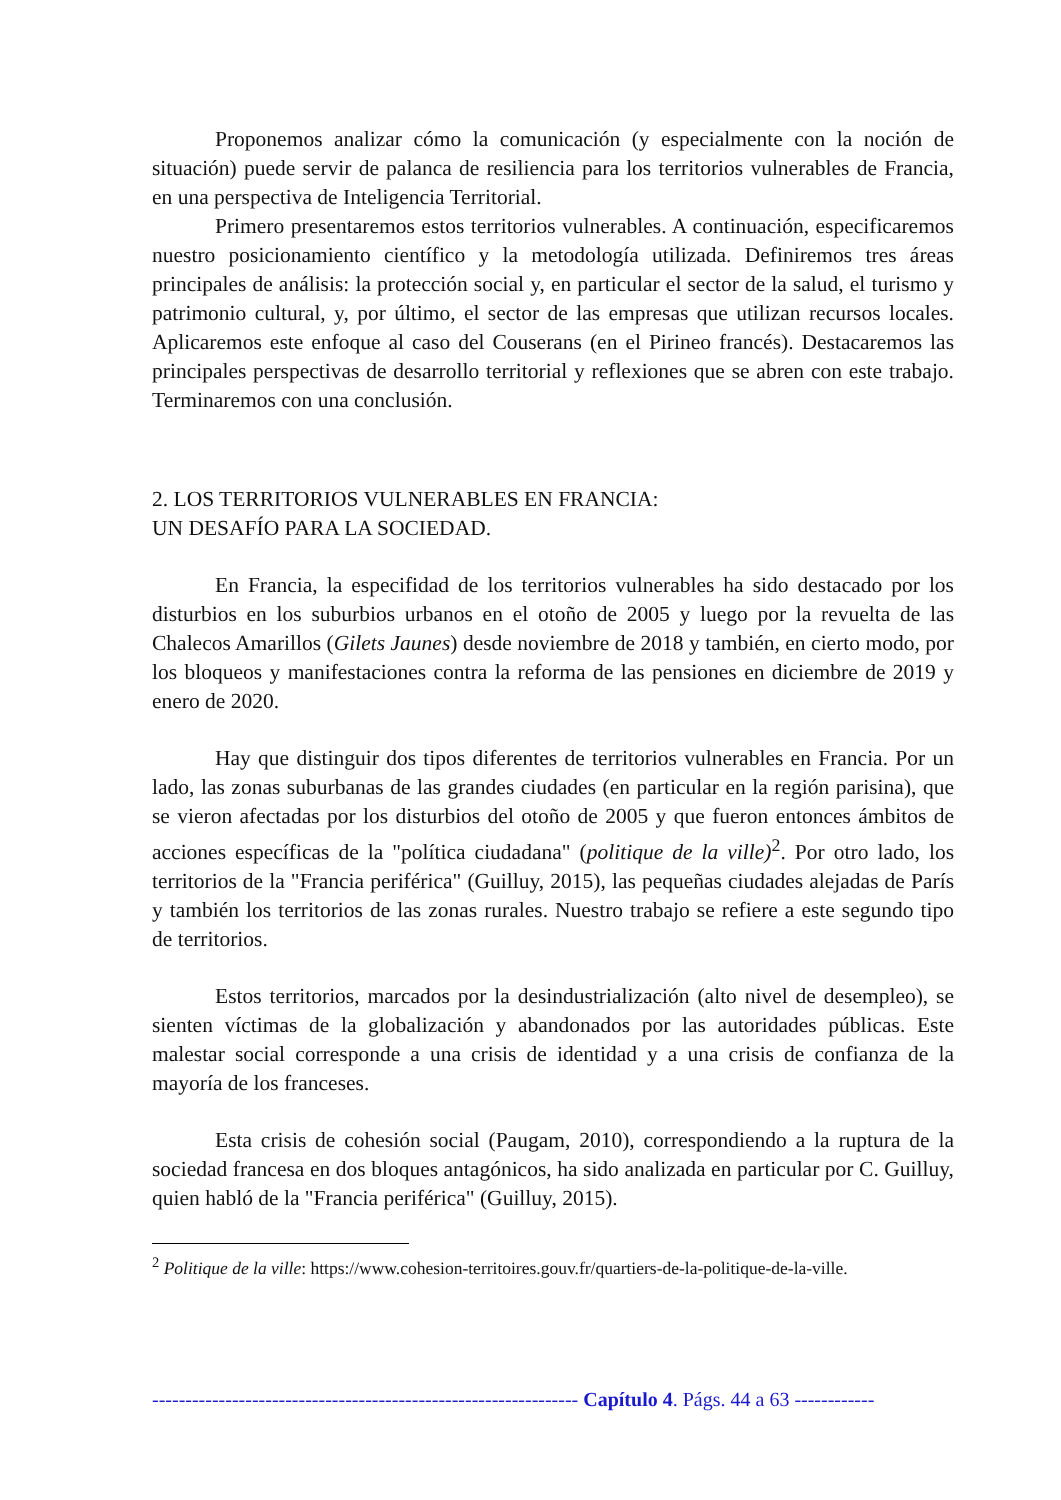Proponemos analizar cómo la comunicación (y especialmente con la noción de situación) puede servir de palanca de resiliencia para los territorios vulnerables de Francia, en una perspectiva de Inteligencia Territorial.
Primero presentaremos estos territorios vulnerables. A continuación, especificaremos nuestro posicionamiento científico y la metodología utilizada. Definiremos tres áreas principales de análisis: la protección social y, en particular el sector de la salud, el turismo y patrimonio cultural, y, por último, el sector de las empresas que utilizan recursos locales. Aplicaremos este enfoque al caso del Couserans (en el Pirineo francés). Destacaremos las principales perspectivas de desarrollo territorial y reflexiones que se abren con este trabajo. Terminaremos con una conclusión.
2. LOS TERRITORIOS VULNERABLES EN FRANCIA:
UN DESAFÍO PARA LA SOCIEDAD.
En Francia, la especifidad de los territorios vulnerables ha sido destacado por los disturbios en los suburbios urbanos en el otoño de 2005 y luego por la revuelta de las Chalecos Amarillos (Gilets Jaunes) desde noviembre de 2018 y también, en cierto modo, por los bloqueos y manifestaciones contra la reforma de las pensiones en diciembre de 2019 y enero de 2020.
Hay que distinguir dos tipos diferentes de territorios vulnerables en Francia. Por un lado, las zonas suburbanas de las grandes ciudades (en particular en la región parisina), que se vieron afectadas por los disturbios del otoño de 2005 y que fueron entonces ámbitos de acciones específicas de la "política ciudadana" (politique de la ville)<sup>2</sup>. Por otro lado, los territorios de la "Francia periférica" (Guilluy, 2015), las pequeñas ciudades alejadas de París y también los territorios de las zonas rurales. Nuestro trabajo se refiere a este segundo tipo de territorios.
Estos territorios, marcados por la desindustrialización (alto nivel de desempleo), se sienten víctimas de la globalización y abandonados por las autoridades públicas. Este malestar social corresponde a una crisis de identidad y a una crisis de confianza de la mayoría de los franceses.
Esta crisis de cohesión social (Paugam, 2010), correspondiendo a la ruptura de la sociedad francesa en dos bloques antagónicos, ha sido analizada en particular por C. Guilluy, quien habló de la "Francia periférica" (Guilluy, 2015).
<sup>2</sup> Politique de la ville: https://www.cohesion-territoires.gouv.fr/quartiers-de-la-politique-de-la-ville.
---------------------------------------------------------------- Capítulo 4. Págs. 44 a 63 ------------